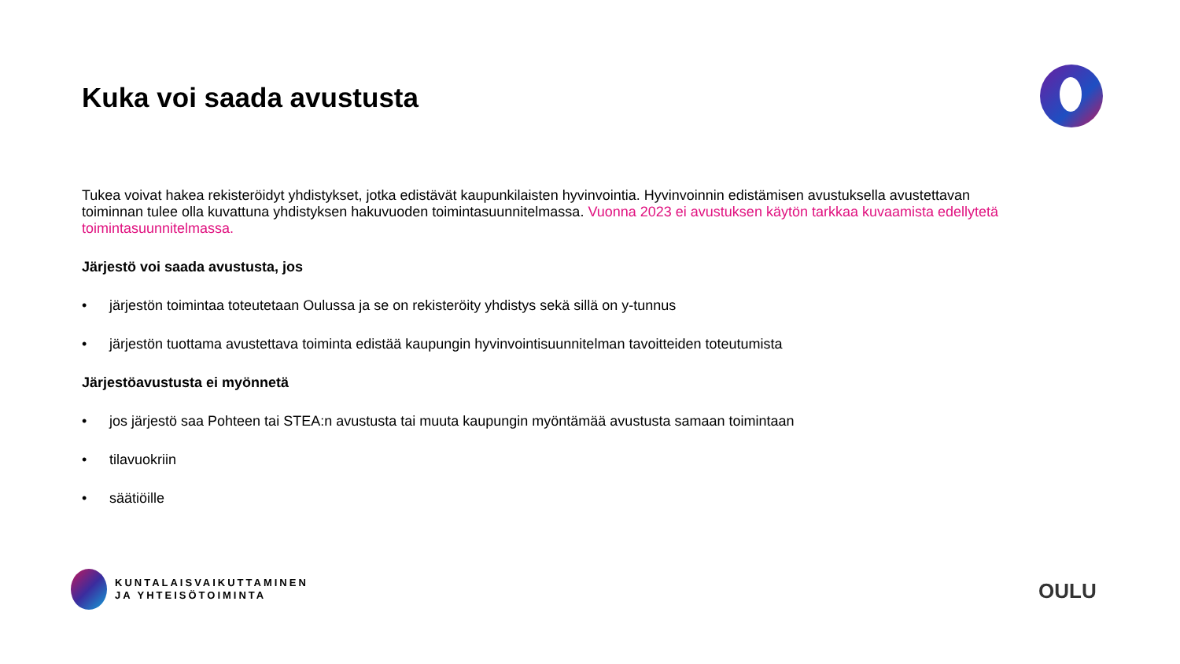Kuka voi saada avustusta
Tukea voivat hakea rekisteröidyt yhdistykset, jotka edistävät kaupunkilaisten hyvinvointia. Hyvinvoinnin edistämisen avustuksella avustettavan toiminnan tulee olla kuvattuna yhdistyksen hakuvuoden toimintasuunnitelmassa. Vuonna 2023 ei avustuksen käytön tarkkaa kuvaamista edellytetä toimintasuunnitelmassa.
Järjestö voi saada avustusta, jos
• järjestön toimintaa toteutetaan Oulussa ja se on rekisteröity yhdistys sekä sillä on y-tunnus
• järjestön tuottama avustettava toiminta edistää kaupungin hyvinvointisuunnitelman tavoitteiden toteutumista
Järjestöavustusta ei myönnetä
• jos järjestö saa Pohteen tai STEA:n avustusta tai muuta kaupungin myöntämää avustusta samaan toimintaan
• tilavuokriin
• säätiöille
KUNTALAISVAIKUTTAMINEN
JA YHTEISÖTOIMINTA
OULU